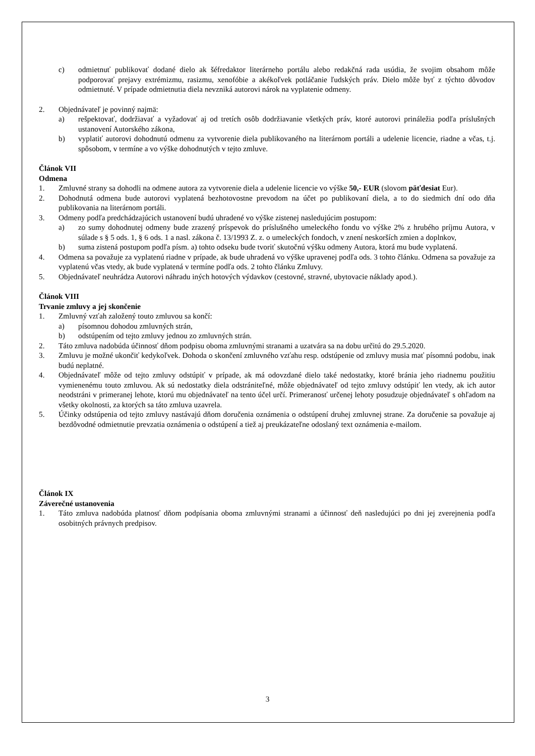c) odmietnuť publikovať dodané dielo ak šéfredaktor literárneho portálu alebo redakčná rada usúdia, že svojim obsahom môže podporovať prejavy extrémizmu, rasizmu, xenofóbie a akékoľvek potláčanie ľudských práv. Dielo môže byť z týchto dôvodov odmietnuté. V prípade odmietnutia diela nevzniká autorovi nárok na vyplatenie odmeny.
2. Objednávateľ je povinný najmä:
a) rešpektovať, dodržiavať a vyžadovať aj od tretích osôb dodržiavanie všetkých práv, ktoré autorovi prináležia podľa príslušných ustanovení Autorského zákona,
b) vyplatiť autorovi dohodnutú odmenu za vytvorenie diela publikovaného na literárnom portáli a udelenie licencie, riadne a včas, t.j. spôsobom, v termíne a vo výške dohodnutých v tejto zmluve.
Článok VII
Odmena
1. Zmluvné strany sa dohodli na odmene autora za vytvorenie diela a udelenie licencie vo výške 50,- EUR (slovom päťdesiat Eur).
2. Dohodnutá odmena bude autorovi vyplatená bezhotovostne prevodom na účet po publikovaní diela, a to do siedmich dní odo dňa publikovania na literárnom portáli.
3. Odmeny podľa predchádzajúcich ustanovení budú uhradené vo výške zistenej nasledujúcim postupom:
a) zo sumy dohodnutej odmeny bude zrazený príspevok do príslušného umeleckého fondu vo výške 2% z hrubého príjmu Autora, v súlade s § 5 ods. 1, § 6 ods. 1 a nasl. zákona č. 13/1993 Z. z. o umeleckých fondoch, v znení neskorších zmien a doplnkov,
b) suma zistená postupom podľa písm. a) tohto odseku bude tvoriť skutočnú výšku odmeny Autora, ktorá mu bude vyplatená.
4. Odmena sa považuje za vyplatenú riadne v prípade, ak bude uhradená vo výške upravenej podľa ods. 3 tohto článku. Odmena sa považuje za vyplatenú včas vtedy, ak bude vyplatená v termíne podľa ods. 2 tohto článku Zmluvy.
5. Objednávateľ neuhrádza Autorovi náhradu iných hotových výdavkov (cestovné, stravné, ubytovacie náklady apod.).
Článok VIII
Trvanie zmluvy a jej skončenie
1. Zmluvný vzťah založený touto zmluvou sa končí:
a) písomnou dohodou zmluvných strán,
b) odstúpením od tejto zmluvy jednou zo zmluvných strán.
2. Táto zmluva nadobúda účinnosť dňom podpisu oboma zmluvnými stranami a uzatvára sa na dobu určitú do 29.5.2020.
3. Zmluvu je možné ukončiť kedykoľvek. Dohoda o skončení zmluvného vzťahu resp. odstúpenie od zmluvy musia mať písomnú podobu, inak budú neplatné.
4. Objednávateľ môže od tejto zmluvy odstúpiť v prípade, ak má odovzdané dielo také nedostatky, ktoré bránia jeho riadnemu použitiu vymienenému touto zmluvou. Ak sú nedostatky diela odstrániteľné, môže objednávateľ od tejto zmluvy odstúpiť len vtedy, ak ich autor neodstráni v primeranej lehote, ktorú mu objednávateľ na tento účel určí. Primeranosť určenej lehoty posudzuje objednávateľ s ohľadom na všetky okolnosti, za ktorých sa táto zmluva uzavrela.
5. Účinky odstúpenia od tejto zmluvy nastávajú dňom doručenia oznámenia o odstúpení druhej zmluvnej strane. Za doručenie sa považuje aj bezdôvodné odmietnutie prevzatia oznámenia o odstúpení a tiež aj preukázateľne odoslaný text oznámenia e-mailom.
Článok IX
Záverečné ustanovenia
1. Táto zmluva nadobúda platnosť dňom podpísania oboma zmluvnými stranami a účinnosť deň nasledujúci po dni jej zverejnenia podľa osobitných právnych predpisov.
3